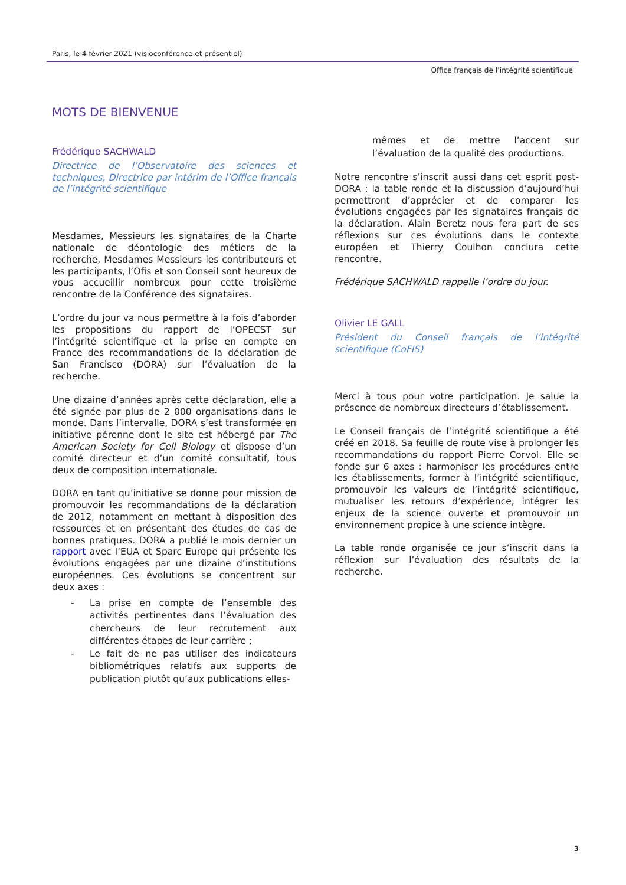Paris, le 4 février 2021 (visioconférence et présentiel)
Office français de l’intégrité scientifique
MOTS DE BIENVENUE
Frédérique SACHWALD
Directrice de l’Observatoire des sciences et techniques, Directrice par intérim de l’Office français de l’intégrité scientifique
Mesdames, Messieurs les signataires de la Charte nationale de déontologie des métiers de la recherche, Mesdames Messieurs les contributeurs et les participants, l’Ofis et son Conseil sont heureux de vous accueillir nombreux pour cette troisième rencontre de la Conférence des signataires.
L’ordre du jour va nous permettre à la fois d’aborder les propositions du rapport de l’OPECST sur l’intégrité scientifique et la prise en compte en France des recommandations de la déclaration de San Francisco (DORA) sur l’évaluation de la recherche.
Une dizaine d’années après cette déclaration, elle a été signée par plus de 2 000 organisations dans le monde. Dans l’intervalle, DORA s’est transformée en initiative pérenne dont le site est hébergé par The American Society for Cell Biology et dispose d’un comité directeur et d’un comité consultatif, tous deux de composition internationale.
DORA en tant qu’initiative se donne pour mission de promouvoir les recommandations de la déclaration de 2012, notamment en mettant à disposition des ressources et en présentant des études de cas de bonnes pratiques. DORA a publié le mois dernier un rapport avec l’EUA et Sparc Europe qui présente les évolutions engagées par une dizaine d’institutions européennes. Ces évolutions se concentrent sur deux axes :
- La prise en compte de l’ensemble des activités pertinentes dans l’évaluation des chercheurs de leur recrutement aux différentes étapes de leur carrière ;
- Le fait de ne pas utiliser des indicateurs bibliométriques relatifs aux supports de publication plutôt qu’aux publications elles-
mêmes et de mettre l’accent sur l’évaluation de la qualité des productions.
Notre rencontre s’inscrit aussi dans cet esprit post-DORA : la table ronde et la discussion d’aujourd’hui permettront d’apprécier et de comparer les évolutions engagées par les signataires français de la déclaration. Alain Beretz nous fera part de ses réflexions sur ces évolutions dans le contexte européen et Thierry Coulhon conclura cette rencontre.
Frédérique SACHWALD rappelle l’ordre du jour.
Olivier LE GALL
Président du Conseil français de l’intégrité scientifique (CoFIS)
Merci à tous pour votre participation. Je salue la présence de nombreux directeurs d’établissement.
Le Conseil français de l’intégrité scientifique a été créé en 2018. Sa feuille de route vise à prolonger les recommandations du rapport Pierre Corvol. Elle se fonde sur 6 axes : harmoniser les procédures entre les établissements, former à l’intégrité scientifique, promouvoir les valeurs de l’intégrité scientifique, mutualiser les retours d’expérience, intégrer les enjeux de la science ouverte et promouvoir un environnement propice à une science intègre.
La table ronde organisée ce jour s’inscrit dans la réflexion sur l’évaluation des résultats de la recherche.
3